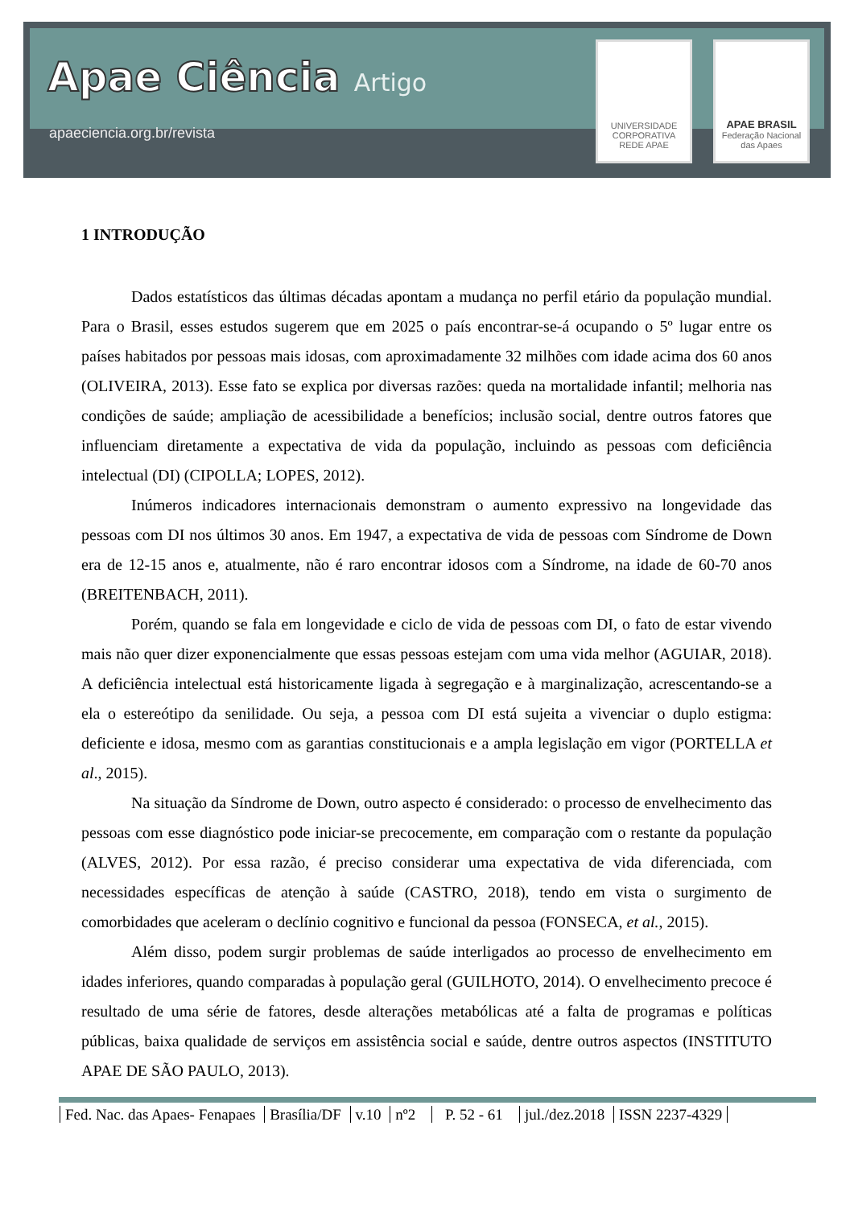Apae Ciência Artigo
apaeciencia.org.br/revista
UNIVERSIDADE CORPORATIVA
REDE APAE
APAE BRASIL
Federação Nacional das Apaes
1 INTRODUÇÃO
Dados estatísticos das últimas décadas apontam a mudança no perfil etário da população mundial. Para o Brasil, esses estudos sugerem que em 2025 o país encontrar-se-á ocupando o 5º lugar entre os países habitados por pessoas mais idosas, com aproximadamente 32 milhões com idade acima dos 60 anos (OLIVEIRA, 2013). Esse fato se explica por diversas razões: queda na mortalidade infantil; melhoria nas condições de saúde; ampliação de acessibilidade a benefícios; inclusão social, dentre outros fatores que influenciam diretamente a expectativa de vida da população, incluindo as pessoas com deficiência intelectual (DI) (CIPOLLA; LOPES, 2012).
Inúmeros indicadores internacionais demonstram o aumento expressivo na longevidade das pessoas com DI nos últimos 30 anos. Em 1947, a expectativa de vida de pessoas com Síndrome de Down era de 12-15 anos e, atualmente, não é raro encontrar idosos com a Síndrome, na idade de 60-70 anos (BREITENBACH, 2011).
Porém, quando se fala em longevidade e ciclo de vida de pessoas com DI, o fato de estar vivendo mais não quer dizer exponencialmente que essas pessoas estejam com uma vida melhor (AGUIAR, 2018). A deficiência intelectual está historicamente ligada à segregação e à marginalização, acrescentando-se a ela o estereótipo da senilidade. Ou seja, a pessoa com DI está sujeita a vivenciar o duplo estigma: deficiente e idosa, mesmo com as garantias constitucionais e a ampla legislação em vigor (PORTELLA et al., 2015).
Na situação da Síndrome de Down, outro aspecto é considerado: o processo de envelhecimento das pessoas com esse diagnóstico pode iniciar-se precocemente, em comparação com o restante da população (ALVES, 2012). Por essa razão, é preciso considerar uma expectativa de vida diferenciada, com necessidades específicas de atenção à saúde (CASTRO, 2018), tendo em vista o surgimento de comorbidades que aceleram o declínio cognitivo e funcional da pessoa (FONSECA, et al., 2015).
Além disso, podem surgir problemas de saúde interligados ao processo de envelhecimento em idades inferiores, quando comparadas à população geral (GUILHOTO, 2014). O envelhecimento precoce é resultado de uma série de fatores, desde alterações metabólicas até a falta de programas e políticas públicas, baixa qualidade de serviços em assistência social e saúde, dentre outros aspectos (INSTITUTO APAE DE SÃO PAULO, 2013).
Fed. Nac. das Apaes- Fenapaes Brasília/DF v.10 nº2 P. 52 - 61 jul./dez.2018 ISSN 2237-4329